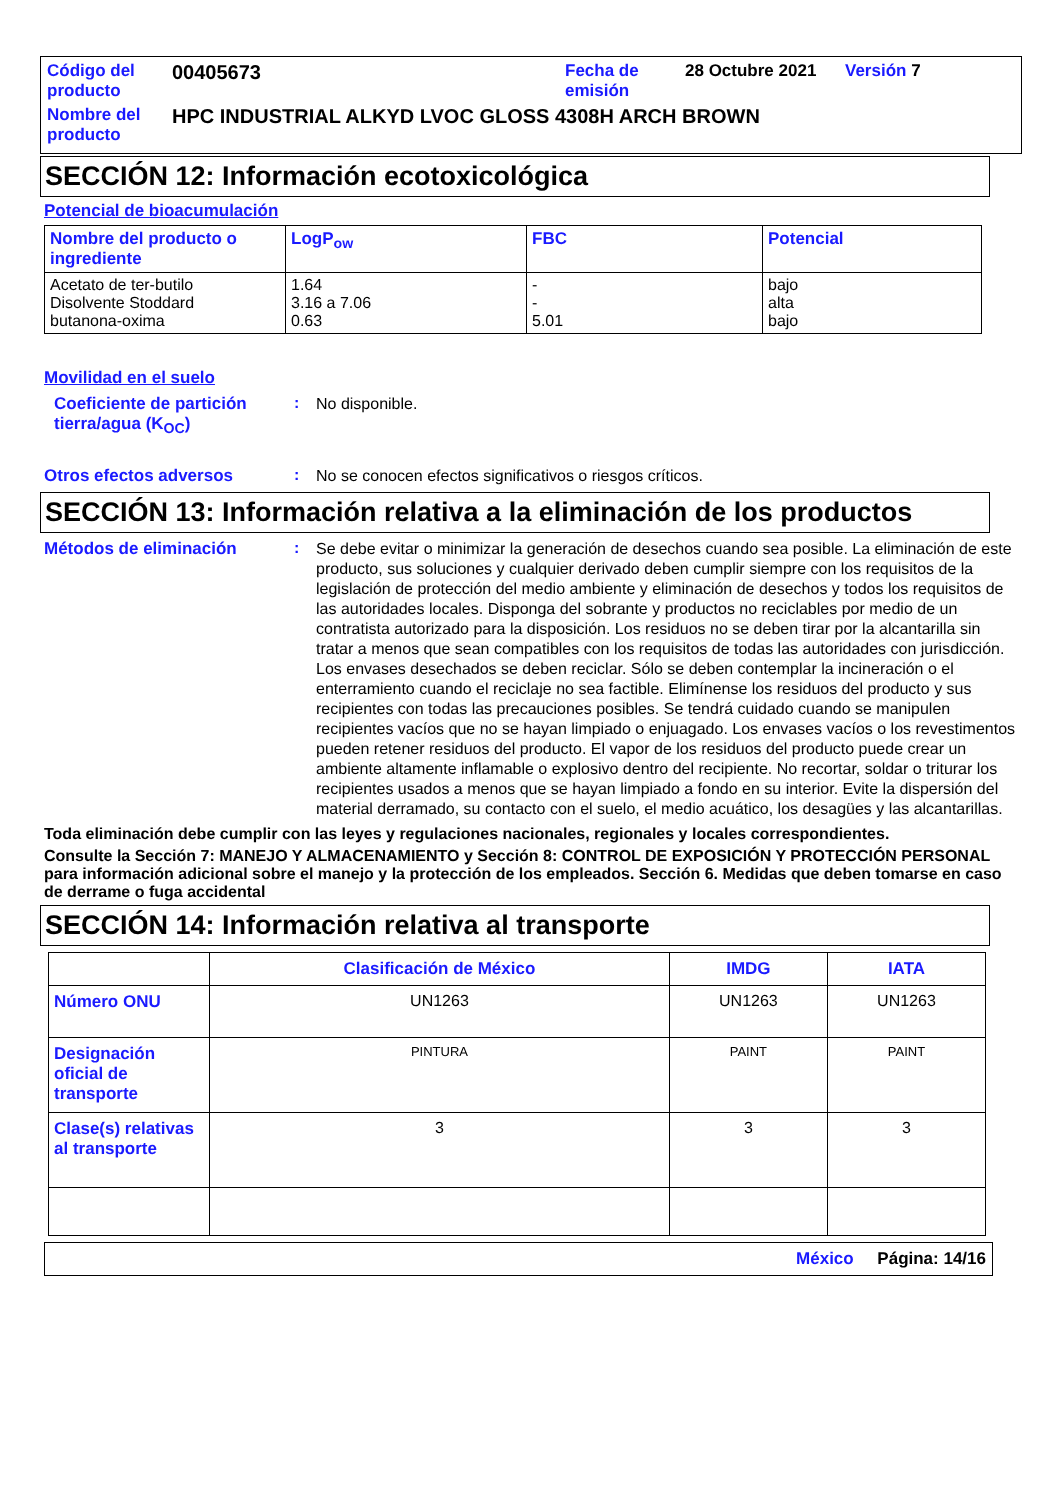| Código del producto | 00405673 | Fecha de emisión | 28 Octubre 2021 | Versión 7 |
| Nombre del producto | HPC INDUSTRIAL ALKYD LVOC GLOSS 4308H ARCH BROWN | | | |
SECCIÓN 12: Información ecotoxicológica
Potencial de bioacumulación
| Nombre del producto o ingrediente | LogP<sub>ow</sub> | FBC | Potencial |
| --- | --- | --- | --- |
| Acetato de ter-butilo Disolvente Stoddard butanona-oxima | 1.64 3.16 a 7.06 0.63 | - - 5.01 | bajo alta bajo |
Movilidad en el suelo
Coeficiente de partición tierra/agua (K<sub>OC</sub>)
:
No disponible.
Otros efectos adversos :
No se conocen efectos significativos o riesgos críticos.
SECCIÓN 13: Información relativa a la eliminación de los productos
Métodos de eliminación :
Se debe evitar o minimizar la generación de desechos cuando sea posible. La eliminación de este producto, sus soluciones y cualquier derivado deben cumplir siempre con los requisitos de la legislación de protección del medio ambiente y eliminación de desechos y todos los requisitos de las autoridades locales. Disponga del sobrante y productos no reciclables por medio de un contratista autorizado para la disposición. Los residuos no se deben tirar por la alcantarilla sin tratar a menos que sean compatibles con los requisitos de todas las autoridades con jurisdicción. Los envases desechados se deben reciclar. Sólo se deben contemplar la incineración o el enterramiento cuando el reciclaje no sea factible. Elimínense los residuos del producto y sus recipientes con todas las precauciones posibles. Se tendrá cuidado cuando se manipulen recipientes vacíos que no se hayan limpiado o enjuagado. Los envases vacíos o los revestimentos pueden retener residuos del producto. El vapor de los residuos del producto puede crear un ambiente altamente inflamable o explosivo dentro del recipiente. No recortar, soldar o triturar los recipientes usados a menos que se hayan limpiado a fondo en su interior. Evite la dispersión del material derramado, su contacto con el suelo, el medio acuático, los desagües y las alcantarillas.
Toda eliminación debe cumplir con las leyes y regulaciones nacionales, regionales y locales correspondientes.
Consulte la Sección 7: MANEJO Y ALMACENAMIENTO y Sección 8: CONTROL DE EXPOSICIÓN Y PROTECCIÓN PERSONAL para información adicional sobre el manejo y la protección de los empleados. Sección 6. Medidas que deben tomarse en caso de derrame o fuga accidental
SECCIÓN 14: Información relativa al transporte
| | Clasificación de México | IMDG | IATA |
| --- | --- | --- | --- |
| Número ONU | UN1263 | UN1263 | UN1263 |
| Designación oficial de transporte | PINTURA | PAINT | PAINT |
| Clase(s) relativas al transporte | 3 | 3 | 3 |
México Página: 14/16